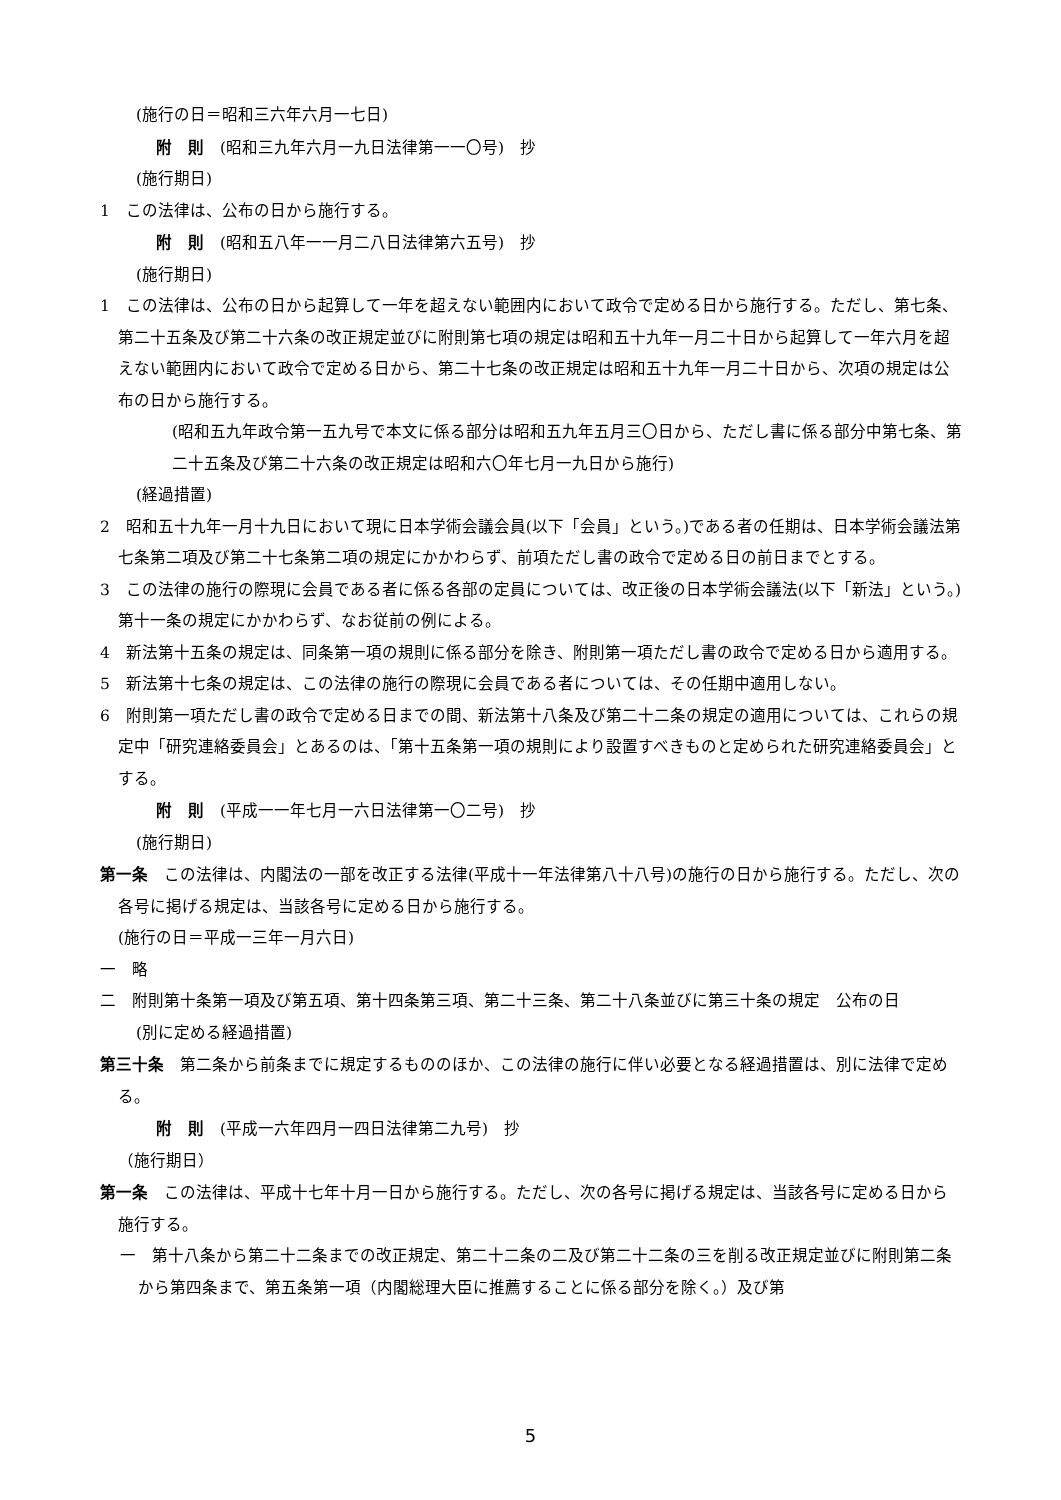(施行の日＝昭和三六年六月一七日)
附　則　(昭和三九年六月一九日法律第一一〇号)　抄
(施行期日)
1　この法律は、公布の日から施行する。
附　則　(昭和五八年一一月二八日法律第六五号)　抄
(施行期日)
1　この法律は、公布の日から起算して一年を超えない範囲内において政令で定める日から施行する。ただし、第七条、第二十五条及び第二十六条の改正規定並びに附則第七項の規定は昭和五十九年一月二十日から起算して一年六月を超えない範囲内において政令で定める日から、第二十七条の改正規定は昭和五十九年一月二十日から、次項の規定は公布の日から施行する。
(昭和五九年政令第一五九号で本文に係る部分は昭和五九年五月三〇日から、ただし書に係る部分中第七条、第二十五条及び第二十六条の改正規定は昭和六〇年七月一九日から施行)
(経過措置)
2　昭和五十九年一月十九日において現に日本学術会議会員(以下「会員」という。)である者の任期は、日本学術会議法第七条第二項及び第二十七条第二項の規定にかかわらず、前項ただし書の政令で定める日の前日までとする。
3　この法律の施行の際現に会員である者に係る各部の定員については、改正後の日本学術会議法(以下「新法」という。)第十一条の規定にかかわらず、なお従前の例による。
4　新法第十五条の規定は、同条第一項の規則に係る部分を除き、附則第一項ただし書の政令で定める日から適用する。
5　新法第十七条の規定は、この法律の施行の際現に会員である者については、その任期中適用しない。
6　附則第一項ただし書の政令で定める日までの間、新法第十八条及び第二十二条の規定の適用については、これらの規定中「研究連絡委員会」とあるのは、「第十五条第一項の規則により設置すべきものと定められた研究連絡委員会」とする。
附　則　(平成一一年七月一六日法律第一〇二号)　抄
(施行期日)
第一条　この法律は、内閣法の一部を改正する法律(平成十一年法律第八十八号)の施行の日から施行する。ただし、次の各号に掲げる規定は、当該各号に定める日から施行する。
(施行の日＝平成一三年一月六日)
一　略
二　附則第十条第一項及び第五項、第十四条第三項、第二十三条、第二十八条並びに第三十条の規定　公布の日
(別に定める経過措置)
第三十条　第二条から前条までに規定するもののほか、この法律の施行に伴い必要となる経過措置は、別に法律で定める。
附　則　(平成一六年四月一四日法律第二九号)　抄
（施行期日）
第一条　この法律は、平成十七年十月一日から施行する。ただし、次の各号に掲げる規定は、当該各号に定める日から施行する。
一　第十八条から第二十二条までの改正規定、第二十二条の二及び第二十二条の三を削る改正規定並びに附則第二条から第四条まで、第五条第一項（内閣総理大臣に推薦することに係る部分を除く。）及び第
5